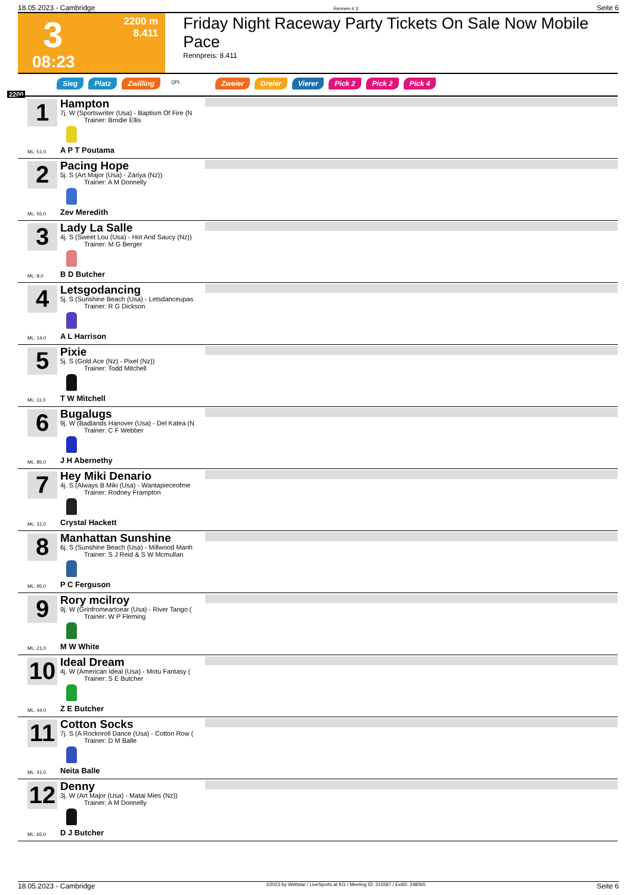18.05.2023 - Cambridge Rennen # 3 Seite 6
3
08:23
2200 m
8.411
Friday Night Raceway Party Tickets On Sale Now Mobile Pace
Rennpreis: 8.411
Sieg Platz Zwilling QPL Zweier Dreier Vierer Pick 2 Pick 2 Pick 4
2200
1
Hampton
7j. W (Sportswriter (Usa) - Baptism Of Fire (N
Trainer: Brodie Ellis
ML: 51,0 A P T Poutama
2
Pacing Hope
5j. S (Art Major (Usa) - Zariya (Nz))
Trainer: A M Donnelly
ML: 55,0 Zev Meredith
3
Lady La Salle
4j. S (Sweet Lou (Usa) - Hot And Saucy (Nz))
Trainer: M G Berger
ML: 8,0 B D Butcher
4
Letsgodancing
5j. S (Sunshine Beach (Usa) - Letsdanceupas
Trainer: R G Dickson
ML: 14,0 A L Harrison
5
Pixie
5j. S (Gold Ace (Nz) - Pixel (Nz))
Trainer: Todd Mitchell
ML: 11,0 T W Mitchell
6
Bugalugs
9j. W (Badlands Hanover (Usa) - Del Katea (N
Trainer: C F Webber
ML: 85,0 J H Abernethy
7
Hey Miki Denario
4j. S (Always B Miki (Usa) - Wantapieceofme
Trainer: Rodney Frampton
ML: 31,0 Crystal Hackett
8
Manhattan Sunshine
6j. S (Sunshine Beach (Usa) - Millwood Manh
Trainer: S J Reid & S W Mcmullan
ML: 95,0 P C Ferguson
9
Rory mcilroy
9j. W (Grinfromeartoear (Usa) - River Tango (
Trainer: W P Fleming
ML: 21,0 M W White
10
Ideal Dream
4j. W (American Ideal (Usa) - Motu Fantasy (
Trainer: S E Butcher
ML: 44,0 Z E Butcher
11
Cotton Socks
7j. S (A Rocknroll Dance (Usa) - Cotton Row (
Trainer: D M Balle
ML: 41,0 Neita Balle
12
Denny
3j. W (Art Major (Usa) - Matai Mies (Nz))
Trainer: A M Donnelly
ML: 65,0 D J Butcher
18.05.2023 - Cambridge ©2023 by Wettstar / LiveSports.at KG / Meeting ID: 315597 / ExtID: 248065 Seite 6